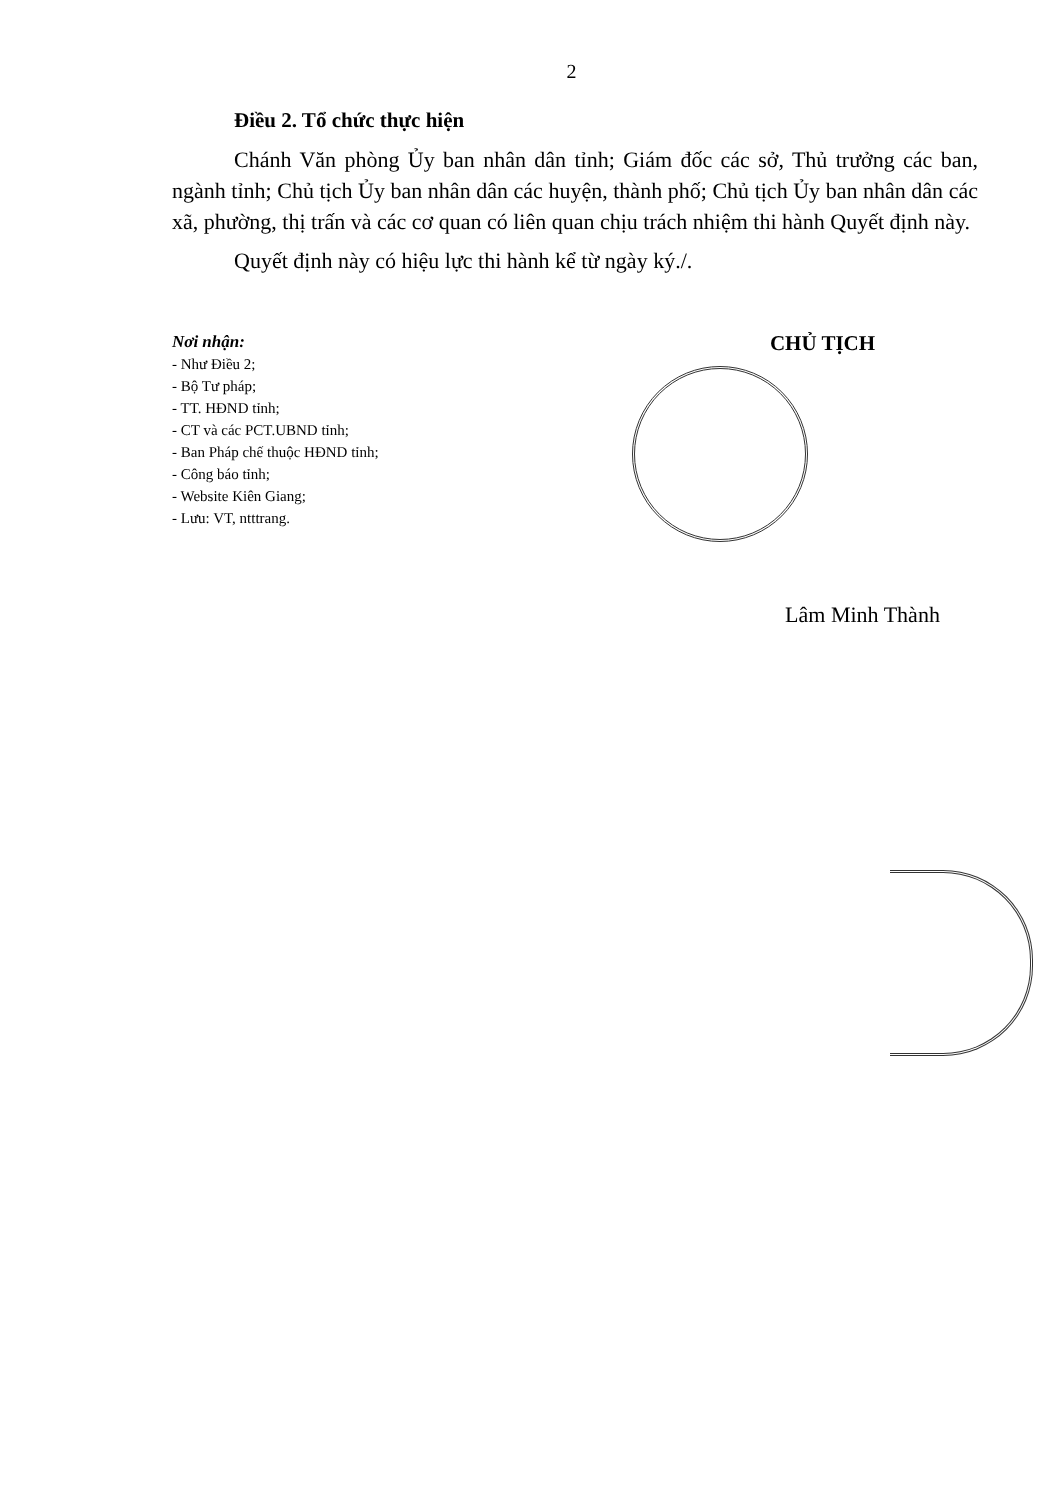2
Điều 2. Tổ chức thực hiện
Chánh Văn phòng Ủy ban nhân dân tỉnh; Giám đốc các sở, Thủ trưởng các ban, ngành tỉnh; Chủ tịch Ủy ban nhân dân các huyện, thành phố; Chủ tịch Ủy ban nhân dân các xã, phường, thị trấn và các cơ quan có liên quan chịu trách nhiệm thi hành Quyết định này.
Quyết định này có hiệu lực thi hành kể từ ngày ký./.
Nơi nhận:
- Như Điều 2;
- Bộ Tư pháp;
- TT. HĐND tỉnh;
- CT và các PCT.UBND tỉnh;
- Ban Pháp chế thuộc HĐND tỉnh;
- Công báo tỉnh;
- Website Kiên Giang;
- Lưu: VT, ntttrang.
CHỦ TỊCH
Lâm Minh Thành